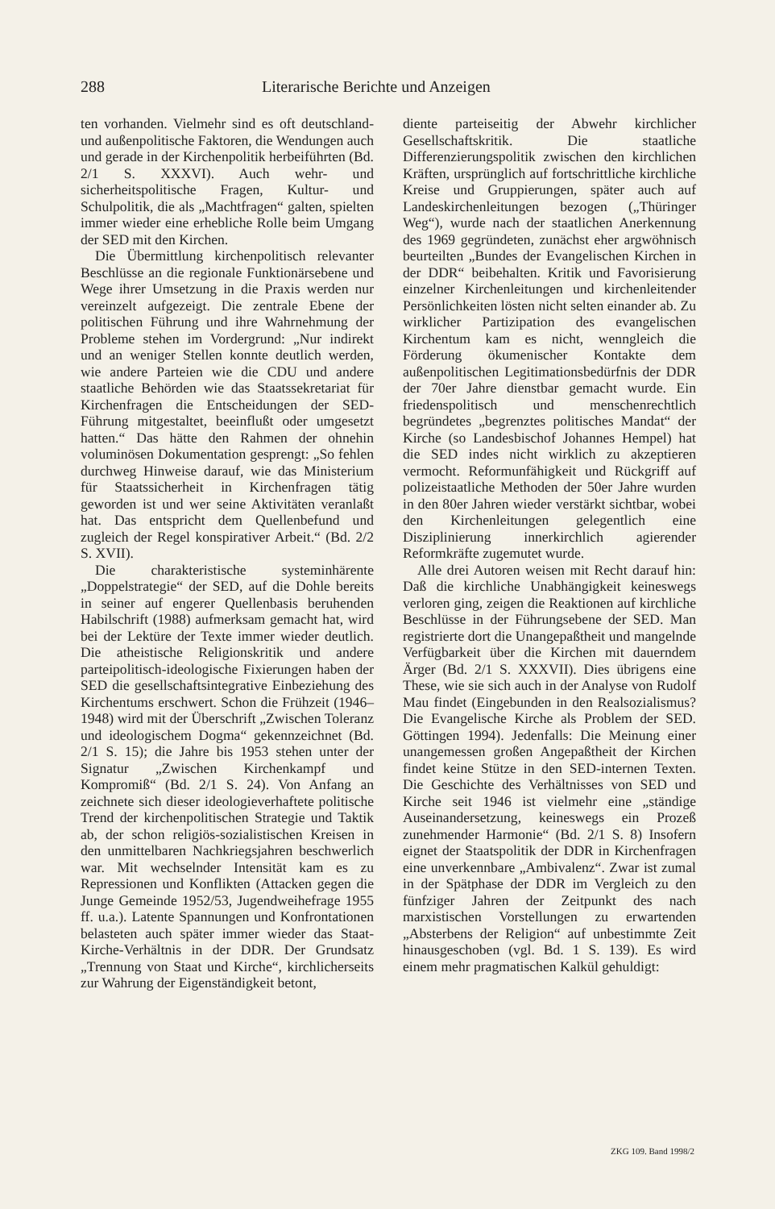288 Literarische Berichte und Anzeigen
ten vorhanden. Vielmehr sind es oft deutschland- und außenpolitische Faktoren, die Wendungen auch und gerade in der Kirchenpolitik herbeiführten (Bd. 2/1 S. XXXVI). Auch wehr- und sicherheitspolitische Fragen, Kultur- und Schulpolitik, die als „Machtfragen“ galten, spielten immer wieder eine erhebliche Rolle beim Umgang der SED mit den Kirchen.
Die Übermittlung kirchenpolitisch relevanter Beschlüsse an die regionale Funktionärsebene und Wege ihrer Umsetzung in die Praxis werden nur vereinzelt aufgezeigt. Die zentrale Ebene der politischen Führung und ihre Wahrnehmung der Probleme stehen im Vordergrund: „Nur indirekt und an weniger Stellen konnte deutlich werden, wie andere Parteien wie die CDU und andere staatliche Behörden wie das Staatssekretariat für Kirchenfragen die Entscheidungen der SED-Führung mitgestaltet, beeinflußt oder umgesetzt hatten.“ Das hätte den Rahmen der ohnehin voluminösen Dokumentation gesprengt: „So fehlen durchweg Hinweise darauf, wie das Ministerium für Staatssicherheit in Kirchenfragen tätig geworden ist und wer seine Aktivitäten veranlaßt hat. Das entspricht dem Quellenbefund und zugleich der Regel konspirativer Arbeit.“ (Bd. 2/2 S. XVII).
Die charakteristische systeminhärente „Doppelstrategie“ der SED, auf die Dohle bereits in seiner auf engerer Quellenbasis beruhenden Habilschrift (1988) aufmerksam gemacht hat, wird bei der Lektüre der Texte immer wieder deutlich. Die atheistische Religionskritik und andere parteipolitisch-ideologische Fixierungen haben der SED die gesellschaftsintegrative Einbeziehung des Kirchentums erschwert. Schon die Frühzeit (1946–1948) wird mit der Überschrift „Zwischen Toleranz und ideologischem Dogma“ gekennzeichnet (Bd. 2/1 S. 15); die Jahre bis 1953 stehen unter der Signatur „Zwischen Kirchenkampf und Kompromiß“ (Bd. 2/1 S. 24). Von Anfang an zeichnete sich dieser ideologieverhaftete politische Trend der kirchenpolitischen Strategie und Taktik ab, der schon religiös-sozialistischen Kreisen in den unmittelbaren Nachkriegsjahren beschwerlich war. Mit wechselnder Intensität kam es zu Repressionen und Konflikten (Attacken gegen die Junge Gemeinde 1952/53, Jugendweihefrage 1955 ff. u.a.). Latente Spannungen und Konfrontationen belasteten auch später immer wieder das Staat-Kirche-Verhältnis in der DDR. Der Grundsatz „Trennung von Staat und Kirche“, kirchlicherseits zur Wahrung der Eigenständigkeit betont,
diente parteiseitig der Abwehr kirchlicher Gesellschaftskritik. Die staatliche Differenzierungspolitik zwischen den kirchlichen Kräften, ursprünglich auf fortschrittliche kirchliche Kreise und Gruppierungen, später auch auf Landeskirchenleitungen bezogen („Thüringer Weg“), wurde nach der staatlichen Anerkennung des 1969 gegründeten, zunächst eher argwöhnisch beurteilten „Bundes der Evangelischen Kirchen in der DDR“ beibehalten. Kritik und Favorisierung einzelner Kirchenleitungen und kirchenleitender Persönlichkeiten lösten nicht selten einander ab. Zu wirklicher Partizipation des evangelischen Kirchentum kam es nicht, wenngleich die Förderung ökumenischer Kontakte dem außenpolitischen Legitimationsbedürfnis der DDR der 70er Jahre dienstbar gemacht wurde. Ein friedenspolitisch und menschenrechtlich begründetes „begrenztes politisches Mandat“ der Kirche (so Landesbischof Johannes Hempel) hat die SED indes nicht wirklich zu akzeptieren vermocht. Reformunfähigkeit und Rückgriff auf polizeistaatliche Methoden der 50er Jahre wurden in den 80er Jahren wieder verstärkt sichtbar, wobei den Kirchenleitungen gelegentlich eine Disziplinierung innerkirchlich agierender Reformkräfte zugemutet wurde.
Alle drei Autoren weisen mit Recht darauf hin: Daß die kirchliche Unabhängigkeit keineswegs verloren ging, zeigen die Reaktionen auf kirchliche Beschlüsse in der Führungsebene der SED. Man registrierte dort die Unangepaßtheit und mangelnde Verfügbarkeit über die Kirchen mit dauerndem Ärger (Bd. 2/1 S. XXXVII). Dies übrigens eine These, wie sie sich auch in der Analyse von Rudolf Mau findet (Eingebunden in den Realsozialismus? Die Evangelische Kirche als Problem der SED. Göttingen 1994). Jedenfalls: Die Meinung einer unangemessen großen Angepaßtheit der Kirchen findet keine Stütze in den SED-internen Texten. Die Geschichte des Verhältnisses von SED und Kirche seit 1946 ist vielmehr eine „ständige Auseinandersetzung, keineswegs ein Prozeß zunehmender Harmonie“ (Bd. 2/1 S. 8) Insofern eignet der Staatspolitik der DDR in Kirchenfragen eine unverkennbare „Ambivalenz“. Zwar ist zumal in der Spätphase der DDR im Vergleich zu den fünfziger Jahren der Zeitpunkt des nach marxistischen Vorstellungen zu erwartenden „Absterbens der Religion“ auf unbestimmte Zeit hinausgeschoben (vgl. Bd. 1 S. 139). Es wird einem mehr pragmatischen Kalkül gehuldigt:
ZKG 109. Band 1998/2